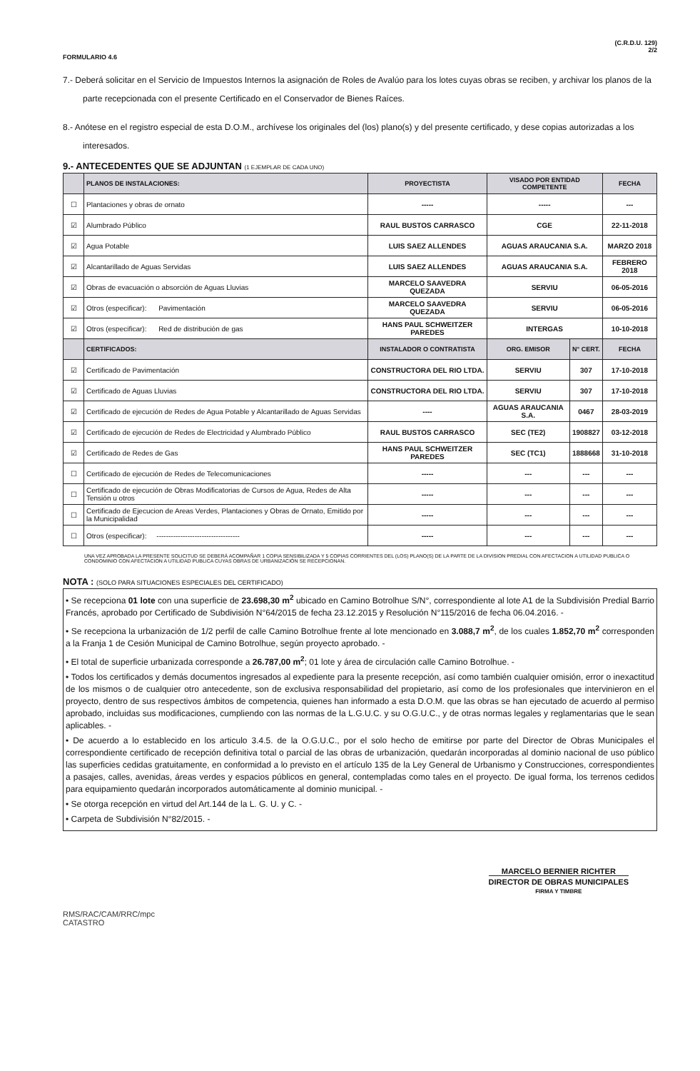FORMULARIO 4.6
(C.R.D.U. 129)
2/2
7.- Deberá solicitar en el Servicio de Impuestos Internos la asignación de Roles de Avalúo para los lotes cuyas obras se reciben, y archivar los planos de la parte recepcionada con el presente Certificado en el Conservador de Bienes Raíces.
8.- Anótese en el registro especial de esta D.O.M., archívese los originales del (los) plano(s) y del presente certificado, y dese copias autorizadas a los interesados.
9.- ANTECEDENTES QUE SE ADJUNTAN (1 EJEMPLAR DE CADA UNO)
| | PLANOS DE INSTALACIONES: | PROYECTISTA | VISADO POR ENTIDAD COMPETENTE | | FECHA |
| --- | --- | --- | --- | --- | --- |
| ☐ | Plantaciones y obras de ornato | ----- | ----- | | --- |
| ☑ | Alumbrado Público | RAUL BUSTOS CARRASCO | CGE | | 22-11-2018 |
| ☑ | Agua Potable | LUIS SAEZ ALLENDES | AGUAS ARAUCANIA S.A. | | MARZO 2018 |
| ☑ | Alcantarillado de Aguas Servidas | LUIS SAEZ ALLENDES | AGUAS ARAUCANIA S.A. | | FEBRERO 2018 |
| ☑ | Obras de evacuación o absorción de Aguas Lluvias | MARCELO SAAVEDRA QUEZADA | SERVIU | | 06-05-2016 |
| ☑ | Otros (especificar): Pavimentación | MARCELO SAAVEDRA QUEZADA | SERVIU | | 06-05-2016 |
| ☑ | Otros (especificar): Red de distribución de gas | HANS PAUL SCHWEITZER PAREDES | INTERGAS | | 10-10-2018 |
| | CERTIFICADOS: | INSTALADOR O CONTRATISTA | ORG. EMISOR | N° CERT. | FECHA |
| ☑ | Certificado de Pavimentación | CONSTRUCTORA DEL RIO LTDA. | SERVIU | 307 | 17-10-2018 |
| ☑ | Certificado de Aguas Lluvias | CONSTRUCTORA DEL RIO LTDA. | SERVIU | 307 | 17-10-2018 |
| ☑ | Certificado de ejecución de Redes de Agua Potable y Alcantarillado de Aguas Servidas | ---- | AGUAS ARAUCANIA S.A. | 0467 | 28-03-2019 |
| ☑ | Certificado de ejecución de Redes de Electricidad y Alumbrado Público | RAUL BUSTOS CARRASCO | SEC (TE2) | 1908827 | 03-12-2018 |
| ☑ | Certificado de Redes de Gas | HANS PAUL SCHWEITZER PAREDES | SEC (TC1) | 1888668 | 31-10-2018 |
| ☐ | Certificado de ejecución de Redes de Telecomunicaciones | ----- | --- | --- | --- |
| ☐ | Certificado de ejecución de Obras Modificatorias de Cursos de Agua, Redes de Alta Tensión u otros | ----- | --- | --- | --- |
| ☐ | Certificado de Ejecucion de Areas Verdes, Plantaciones y Obras de Ornato, Emitido por la Municipalidad | ----- | --- | --- | --- |
| ☐ | Otros (especificar): ----------------------------------- | ----- | --- | --- | --- |
UNA VEZ APROBADA LA PRESENTE SOLICITUD SE DEBERÁ ACOMPAÑAR 1 COPIA SENSIBILIZADA Y 5 COPIAS CORRIENTES DEL (LOS) PLANO(S) DE LA PARTE DE LA DIVISION PREDIAL CON AFECTACION A UTILIDAD PUBLICA O CONDOMINIO CON AFECTACION A UTILIDAD PUBLICA CUYAS OBRAS DE URBANIZACIÓN SE RECEPCIONAN.
NOTA : (SOLO PARA SITUACIONES ESPECIALES DEL CERTIFICADO)
• Se recepciona 01 lote con una superficie de 23.698,30 m<sup>2</sup> ubicado en Camino Botrolhue S/N°, correspondiente al lote A1 de la Subdivisión Predial Barrio Francés, aprobado por Certificado de Subdivisión N°64/2015 de fecha 23.12.2015 y Resolución N°115/2016 de fecha 06.04.2016. -
• Se recepciona la urbanización de 1/2 perfil de calle Camino Botrolhue frente al lote mencionado en 3.088,7 m<sup>2</sup>, de los cuales 1.852,70 m<sup>2</sup> corresponden a la Franja 1 de Cesión Municipal de Camino Botrolhue, según proyecto aprobado. -
• El total de superficie urbanizada corresponde a 26.787,00 m<sup>2</sup>; 01 lote y área de circulación calle Camino Botrolhue. -
• Todos los certificados y demás documentos ingresados al expediente para la presente recepción, así como también cualquier omisión, error o inexactitud de los mismos o de cualquier otro antecedente, son de exclusiva responsabilidad del propietario, así como de los profesionales que intervinieron en el proyecto, dentro de sus respectivos ámbitos de competencia, quienes han informado a esta D.O.M. que las obras se han ejecutado de acuerdo al permiso aprobado, incluidas sus modificaciones, cumpliendo con las normas de la L.G.U.C. y su O.G.U.C., y de otras normas legales y reglamentarias que le sean aplicables. -
• De acuerdo a lo establecido en los articulo 3.4.5. de la O.G.U.C., por el solo hecho de emitirse por parte del Director de Obras Municipales el correspondiente certificado de recepción definitiva total o parcial de las obras de urbanización, quedarán incorporadas al dominio nacional de uso público las superficies cedidas gratuitamente, en conformidad a lo previsto en el artículo 135 de la Ley General de Urbanismo y Construcciones, correspondientes a pasajes, calles, avenidas, áreas verdes y espacios públicos en general, contempladas como tales en el proyecto. De igual forma, los terrenos cedidos para equipamiento quedarán incorporados automáticamente al dominio municipal. -
• Se otorga recepción en virtud del Art.144 de la L. G. U. y C. -
• Carpeta de Subdivisión N°82/2015. -
RMS/RAC/CAM/RRC/mpc
CATASTRO
MARCELO BERNIER RICHTER
DIRECTOR DE OBRAS MUNICIPALES
FIRMA Y TIMBRE